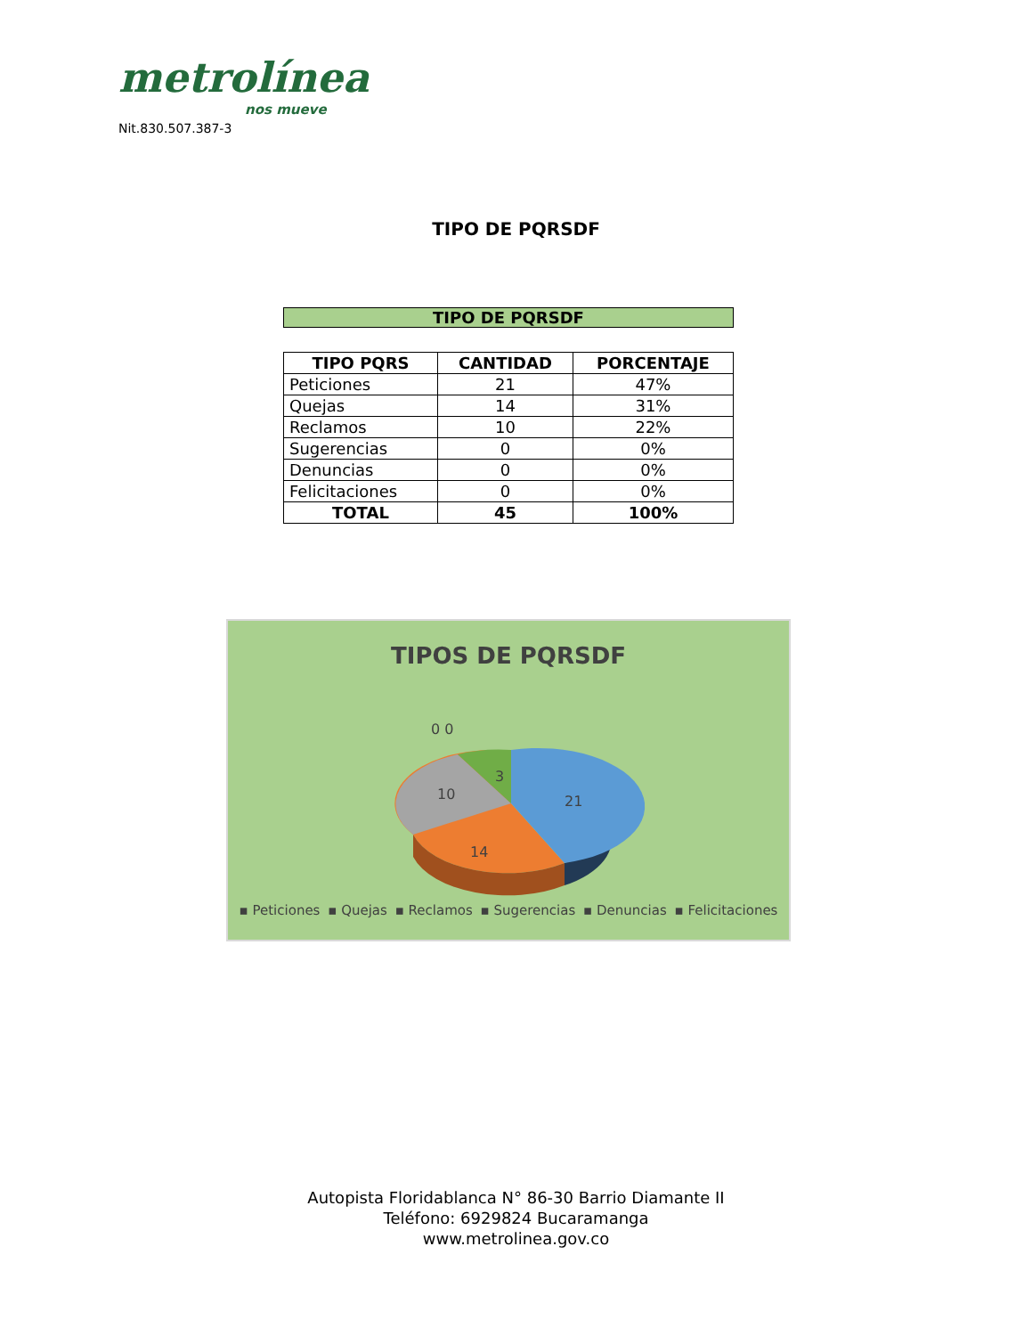metrolínea
nos mueve
Nit.830.507.387-3
TIPO DE PQRSDF
TIPO DE PQRSDF
| TIPO PQRS | CANTIDAD | PORCENTAJE |
| --- | --- | --- |
| Peticiones | 21 | 47% |
| Quejas | 14 | 31% |
| Reclamos | 10 | 22% |
| Sugerencias | 0 | 0% |
| Denuncias | 0 | 0% |
| Felicitaciones | 0 | 0% |
| TOTAL | 45 | 100% |
TIPOS DE PQRSDF
0 0
3
10
21
14
▪ Peticiones ▪ Quejas ▪ Reclamos ▪ Sugerencias ▪ Denuncias ▪ Felicitaciones
Autopista Floridablanca N° 86-30 Barrio Diamante II
Teléfono: 6929824 Bucaramanga
www.metrolinea.gov.co